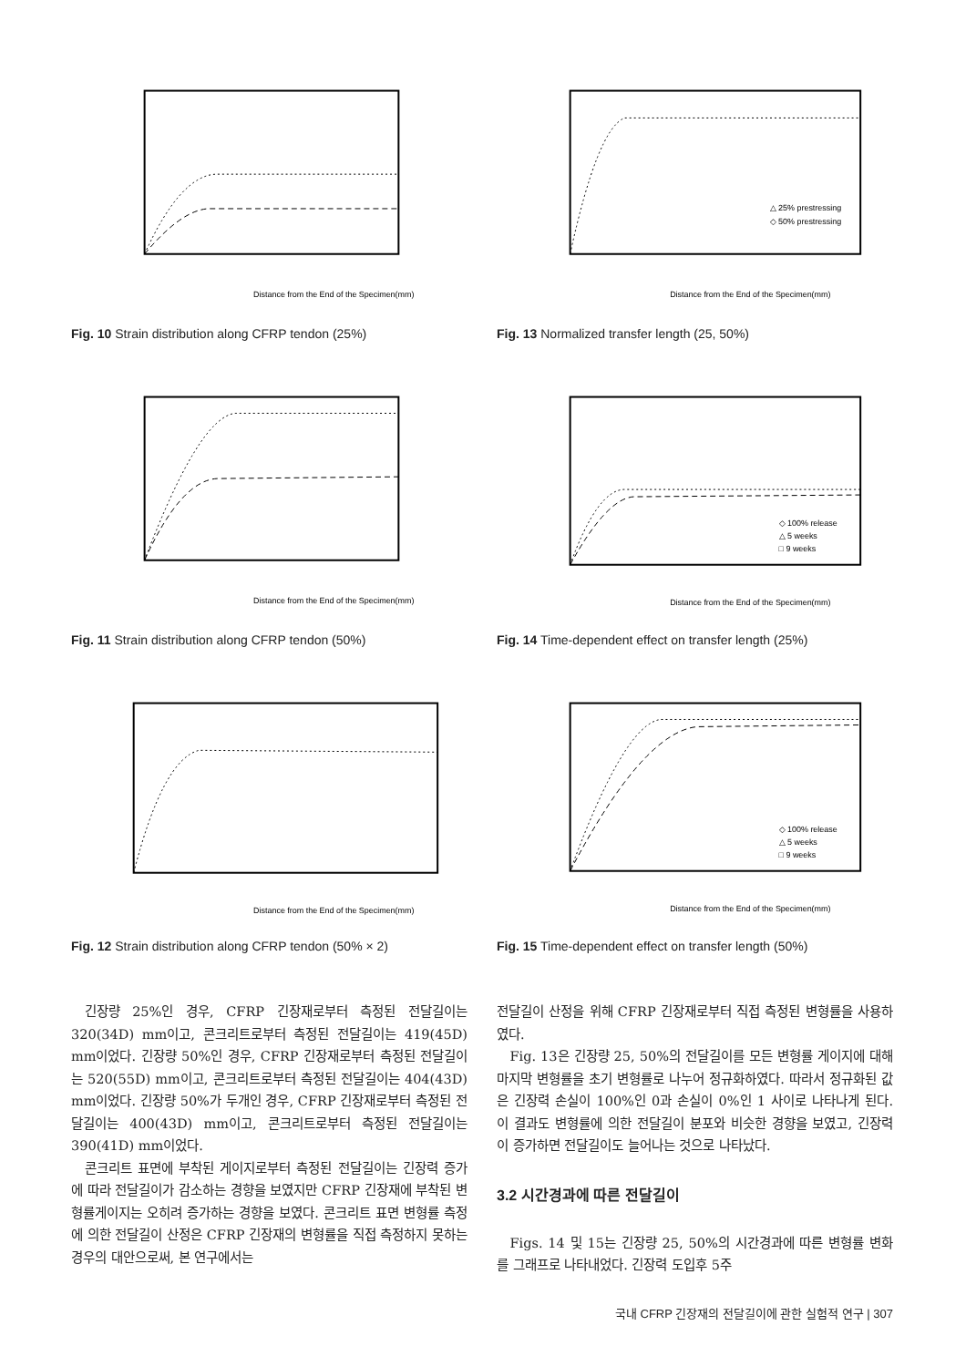Distance from the End of the Specimen(mm)
Fig. 10 Strain distribution along CFRP tendon (25%)
Distance from the End of the Specimen(mm)
Fig. 11 Strain distribution along CFRP tendon (50%)
Distance from the End of the Specimen(mm)
Fig. 12 Strain distribution along CFRP tendon (50% × 2)
△ 25% prestressing
◇ 50% prestressing
Distance from the End of the Specimen(mm)
Fig. 13 Normalized transfer length (25, 50%)
◇ 100% release
△ 5 weeks
□ 9 weeks
Distance from the End of the Specimen(mm)
Fig. 14 Time-dependent effect on transfer length (25%)
◇ 100% release
△ 5 weeks
□ 9 weeks
Distance from the End of the Specimen(mm)
Fig. 15 Time-dependent effect on transfer length (50%)
긴장량 25%인 경우, CFRP 긴장재로부터 측정된 전달길이는 320(34D) mm이고, 콘크리트로부터 측정된 전달길이는 419(45D) mm이었다. 긴장량 50%인 경우, CFRP 긴장재로부터 측정된 전달길이는 520(55D) mm이고, 콘크리트로부터 측정된 전달길이는 404(43D) mm이었다. 긴장량 50%가 두개인 경우, CFRP 긴장재로부터 측정된 전달길이는 400(43D) mm이고, 콘크리트로부터 측정된 전달길이는 390(41D) mm이었다.
콘크리트 표면에 부착된 게이지로부터 측정된 전달길이는 긴장력 증가에 따라 전달길이가 감소하는 경향을 보였지만 CFRP 긴장재에 부착된 변형률게이지는 오히려 증가하는 경향을 보였다. 콘크리트 표면 변형률 측정에 의한 전달길이 산정은 CFRP 긴장재의 변형률을 직접 측정하지 못하는 경우의 대안으로써, 본 연구에서는
전달길이 산정을 위해 CFRP 긴장재로부터 직접 측정된 변형률을 사용하였다.
Fig. 13은 긴장량 25, 50%의 전달길이를 모든 변형률 게이지에 대해 마지막 변형률을 초기 변형률로 나누어 정규화하였다. 따라서 정규화된 값은 긴장력 손실이 100%인 0과 손실이 0%인 1 사이로 나타나게 된다. 이 결과도 변형률에 의한 전달길이 분포와 비슷한 경향을 보였고, 긴장력이 증가하면 전달길이도 늘어나는 것으로 나타났다.
3.2 시간경과에 따른 전달길이
Figs. 14 및 15는 긴장량 25, 50%의 시간경과에 따른 변형률 변화를 그래프로 나타내었다. 긴장력 도입후 5주
국내 CFRP 긴장재의 전달길이에 관한 실험적 연구 | 307